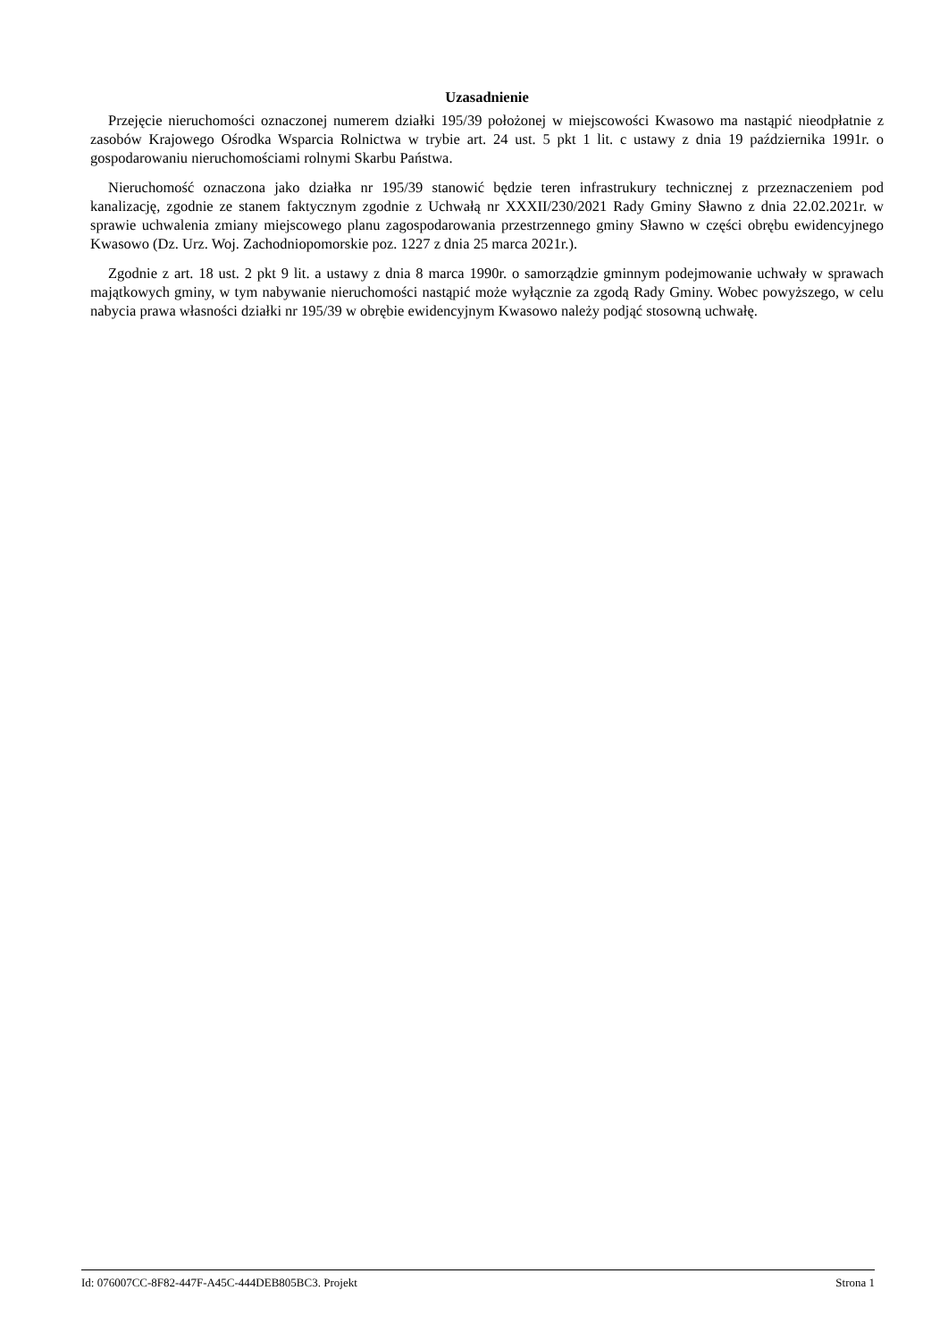Uzasadnienie
Przejęcie nieruchomości oznaczonej numerem działki 195/39 położonej w miejscowości Kwasowo ma nastąpić nieodpłatnie z zasobów Krajowego Ośrodka Wsparcia Rolnictwa w trybie art. 24 ust. 5 pkt 1 lit. c ustawy z dnia 19 października 1991r. o gospodarowaniu nieruchomościami rolnymi Skarbu Państwa.
Nieruchomość oznaczona jako działka nr 195/39 stanowić będzie teren infrastrukury technicznej z przeznaczeniem pod kanalizację, zgodnie ze stanem faktycznym zgodnie z Uchwałą nr XXXII/230/2021 Rady Gminy Sławno z dnia 22.02.2021r. w sprawie uchwalenia zmiany miejscowego planu zagospodarowania przestrzennego gminy Sławno w części obrębu ewidencyjnego Kwasowo (Dz. Urz. Woj. Zachodniopomorskie poz. 1227 z dnia 25 marca 2021r.).
Zgodnie z art. 18 ust. 2 pkt 9 lit. a ustawy z dnia 8 marca 1990r. o samorządzie gminnym podejmowanie uchwały w sprawach majątkowych gminy, w tym nabywanie nieruchomości nastąpić może wyłącznie za zgodą Rady Gminy. Wobec powyższego, w celu nabycia prawa własności działki nr 195/39 w obrębie ewidencyjnym Kwasowo należy podjąć stosowną uchwałę.
Id: 076007CC-8F82-447F-A45C-444DEB805BC3. Projekt Strona 1